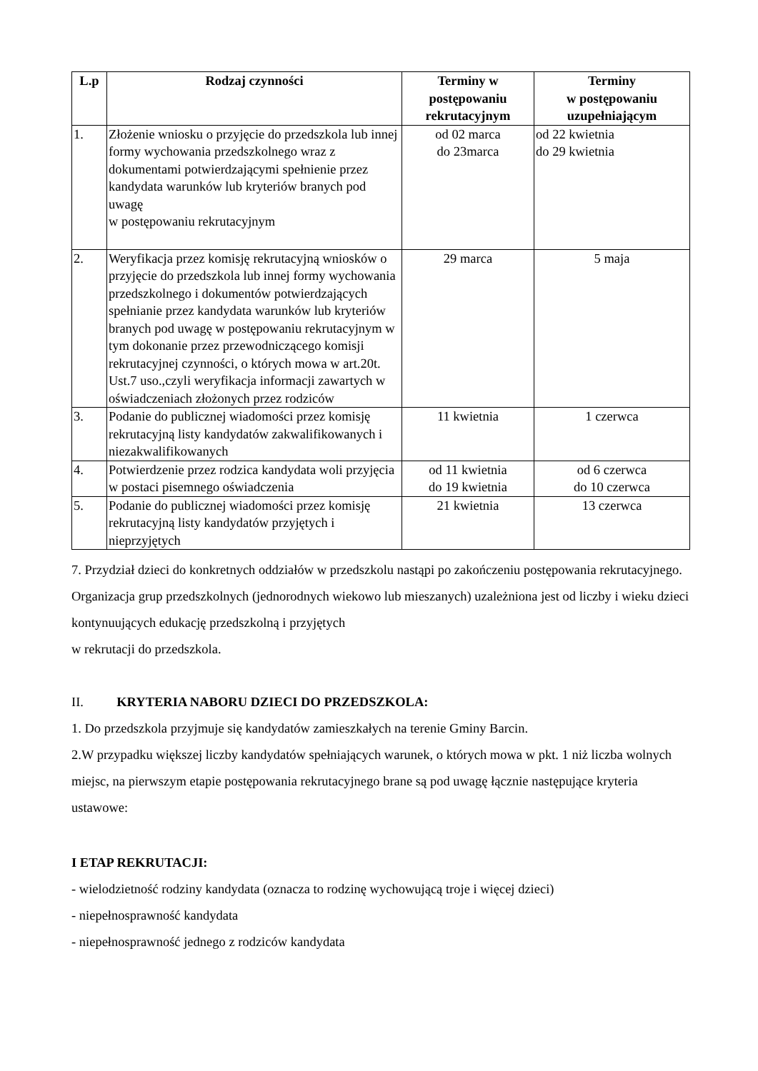| L.p | Rodzaj czynności | Terminy w postępowaniu rekrutacyjnym | Terminy w postępowaniu uzupełniającym |
| --- | --- | --- | --- |
| 1. | Złożenie wniosku o przyjęcie do przedszkola lub innej formy wychowania przedszkolnego wraz z dokumentami potwierdzającymi spełnienie przez kandydata warunków lub kryteriów branych pod uwagę w postępowaniu rekrutacyjnym | od 02 marca do 23marca | od 22 kwietnia do 29 kwietnia |
| 2. | Weryfikacja przez komisję rekrutacyjną wniosków o przyjęcie do przedszkola lub innej formy wychowania przedszkolnego i dokumentów potwierdzających spełnianie przez kandydata warunków lub kryteriów branych pod uwagę w postępowaniu rekrutacyjnym w tym dokonanie przez przewodniczącego komisji rekrutacyjnej czynności, o których mowa w art.20t. Ust.7 uso.,czyli weryfikacja informacji zawartych w oświadczeniach złożonych przez rodziców | 29 marca | 5 maja |
| 3. | Podanie do publicznej wiadomości przez komisję rekrutacyjną listy kandydatów zakwalifikowanych i niezakwalifikowanych | 11 kwietnia | 1 czerwca |
| 4. | Potwierdzenie przez rodzica kandydata woli przyjęcia w postaci pisemnego oświadczenia | od 11 kwietnia do 19 kwietnia | od 6 czerwca do 10 czerwca |
| 5. | Podanie do publicznej wiadomości przez komisję rekrutacyjną listy kandydatów przyjętych i nieprzyjętych | 21 kwietnia | 13 czerwca |
7. Przydział dzieci do konkretnych oddziałów w przedszkolu nastąpi po zakończeniu postępowania rekrutacyjnego. Organizacja grup przedszkolnych (jednorodnych wiekowo lub mieszanych) uzależniona jest od liczby i wieku dzieci kontynuujących edukację przedszkolną i przyjętych
w rekrutacji do przedszkola.
II. KRYTERIA NABORU DZIECI DO PRZEDSZKOLA:
1. Do przedszkola przyjmuje się kandydatów zamieszkałych na terenie Gminy Barcin.
2.W przypadku większej liczby kandydatów spełniających warunek, o których mowa w pkt. 1 niż liczba wolnych miejsc, na pierwszym etapie postępowania rekrutacyjnego brane są pod uwagę łącznie następujące kryteria ustawowe:
I ETAP REKRUTACJI:
- wielodzietność rodziny kandydata (oznacza to rodzinę wychowującą troje i więcej dzieci)
- niepełnosprawność kandydata
- niepełnosprawność jednego z rodziców kandydata